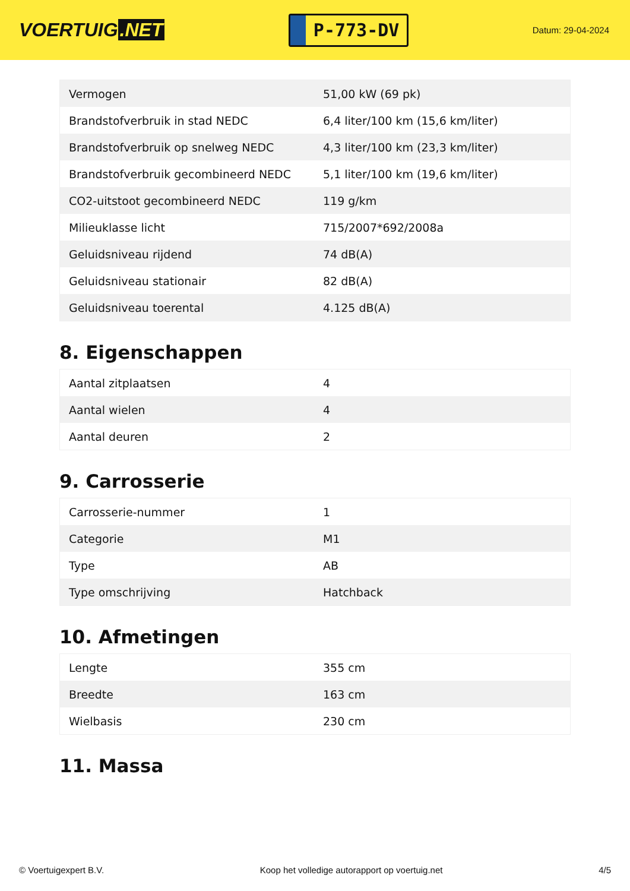VOERTUIG.NET
P-773-DV
Datum: 29-04-2024
| Vermogen | 51,00 kW (69 pk) |
| Brandstofverbruik in stad NEDC | 6,4 liter/100 km (15,6 km/liter) |
| Brandstofverbruik op snelweg NEDC | 4,3 liter/100 km (23,3 km/liter) |
| Brandstofverbruik gecombineerd NEDC | 5,1 liter/100 km (19,6 km/liter) |
| CO2-uitstoot gecombineerd NEDC | 119 g/km |
| Milieuklasse licht | 715/2007*692/2008a |
| Geluidsniveau rijdend | 74 dB(A) |
| Geluidsniveau stationair | 82 dB(A) |
| Geluidsniveau toerental | 4.125 dB(A) |
8. Eigenschappen
| Aantal zitplaatsen | 4 |
| Aantal wielen | 4 |
| Aantal deuren | 2 |
9. Carrosserie
| Carrosserie-nummer | 1 |
| Categorie | M1 |
| Type | AB |
| Type omschrijving | Hatchback |
10. Afmetingen
| Lengte | 355 cm |
| Breedte | 163 cm |
| Wielbasis | 230 cm |
11. Massa
© Voertuigexpert B.V. Koop het volledige autorapport op voertuig.net 4/5